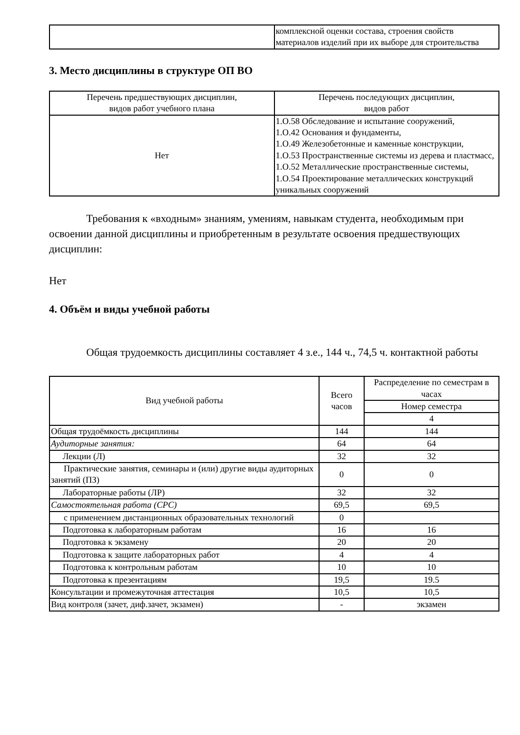| | комплексной оценки состава, строения свойств материалов изделий при их выборе для строительства |
3. Место дисциплины в структуре ОП ВО
| Перечень предшествующих дисциплин, видов работ учебного плана | Перечень последующих дисциплин, видов работ |
| --- | --- |
| Нет | 1.О.58 Обследование и испытание сооружений, 1.О.42 Основания и фундаменты, 1.О.49 Железобетонные и каменные конструкции, 1.О.53 Пространственные системы из дерева и пластмасс, 1.О.52 Металлические пространственные системы, 1.О.54 Проектирование металлических конструкций уникальных сооружений |
Требования к «входным» знаниям, умениям, навыкам студента, необходимым при освоении данной дисциплины и приобретенным в результате освоения предшествующих дисциплин:
Нет
4. Объём и виды учебной работы
Общая трудоемкость дисциплины составляет 4 з.е., 144 ч., 74,5 ч. контактной работы
| Вид учебной работы | Всего часов | Распределение по семестрам в часах |
| --- | --- | --- |
| | | Номер семестра |
| | | 4 |
| Общая трудоёмкость дисциплины | 144 | 144 |
| Аудиторные занятия: | 64 | 64 |
| Лекции (Л) | 32 | 32 |
| Практические занятия, семинары и (или) другие виды аудиторных занятий (ПЗ) | 0 | 0 |
| Лабораторные работы (ЛР) | 32 | 32 |
| Самостоятельная работа (СРС) | 69,5 | 69,5 |
| с применением дистанционных образовательных технологий | 0 | |
| Подготовка к лабораторным работам | 16 | 16 |
| Подготовка к экзамену | 20 | 20 |
| Подготовка к защите лабораторных работ | 4 | 4 |
| Подготовка к контрольным работам | 10 | 10 |
| Подготовка к презентациям | 19,5 | 19.5 |
| Консультации и промежуточная аттестация | 10,5 | 10,5 |
| Вид контроля (зачет, диф.зачет, экзамен) | - | экзамен |